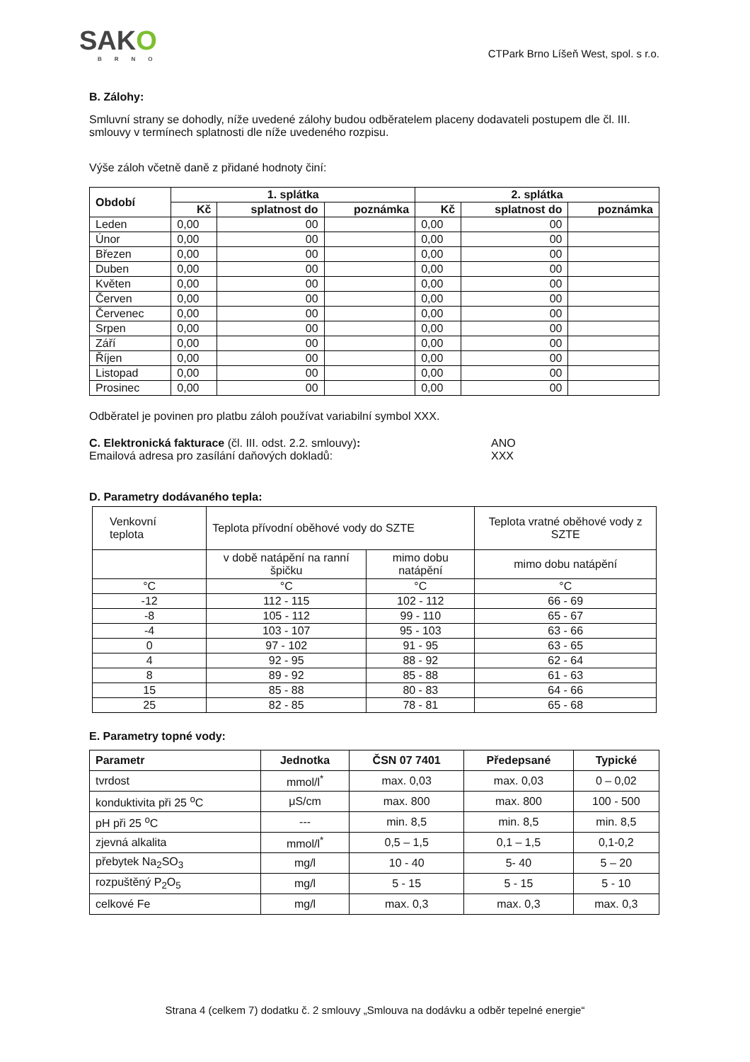SAKO
BRNO
CTPark Brno Líšeň West, spol. s r.o.
B. Zálohy:
Smluvní strany se dohodly, níže uvedené zálohy budou odběratelem placeny dodavateli postupem dle čl. III. smlouvy v termínech splatnosti dle níže uvedeného rozpisu.
Výše záloh včetně daně z přidané hodnoty činí:
| Období | 1. splátka | | | 2. splátka | | |
| --- | --- | --- | --- | --- | --- | --- |
| | Kč | splatnost do | poznámka | Kč | splatnost do | poznámka |
| Leden | 0,00 | 00 | | 0,00 | 00 | |
| Únor | 0,00 | 00 | | 0,00 | 00 | |
| Březen | 0,00 | 00 | | 0,00 | 00 | |
| Duben | 0,00 | 00 | | 0,00 | 00 | |
| Květen | 0,00 | 00 | | 0,00 | 00 | |
| Červen | 0,00 | 00 | | 0,00 | 00 | |
| Červenec | 0,00 | 00 | | 0,00 | 00 | |
| Srpen | 0,00 | 00 | | 0,00 | 00 | |
| Září | 0,00 | 00 | | 0,00 | 00 | |
| Říjen | 0,00 | 00 | | 0,00 | 00 | |
| Listopad | 0,00 | 00 | | 0,00 | 00 | |
| Prosinec | 0,00 | 00 | | 0,00 | 00 | |
Odběratel je povinen pro platbu záloh používat variabilní symbol XXX.
C. Elektronická fakturace (čl. III. odst. 2.2. smlouvy):
Emailová adresa pro zasílání daňových dokladů:
ANO
XXX
D. Parametry dodávaného tepla:
| Venkovní teplota | Teplota přívodní oběhové vody do SZTE | | Teplota vratné oběhové vody z SZTE |
| | v době natápění na ranní špičku | mimo dobu natápění | mimo dobu natápění |
| °C | °C | °C | °C |
| -12 | 112 - 115 | 102 - 112 | 66 - 69 |
| -8 | 105 - 112 | 99 - 110 | 65 - 67 |
| -4 | 103 - 107 | 95 - 103 | 63 - 66 |
| 0 | 97 - 102 | 91 - 95 | 63 - 65 |
| 4 | 92 - 95 | 88 - 92 | 62 - 64 |
| 8 | 89 - 92 | 85 - 88 | 61 - 63 |
| 15 | 85 - 88 | 80 - 83 | 64 - 66 |
| 25 | 82 - 85 | 78 - 81 | 65 - 68 |
E. Parametry topné vody:
| Parametr | Jednotka | ČSN 07 7401 | Předepsané | Typické |
| --- | --- | --- | --- | --- |
| tvrdost | mmol/l<sup>*</sup> | max. 0,03 | max. 0,03 | 0 – 0,02 |
| konduktivita při 25 <sup>o</sup>C | μS/cm | max. 800 | max. 800 | 100 - 500 |
| pH při 25 <sup>o</sup>C | --- | min. 8,5 | min. 8,5 | min. 8,5 |
| zjevná alkalita | mmol/l<sup>*</sup> | 0,5 – 1,5 | 0,1 – 1,5 | 0,1-0,2 |
| přebytek Na<sub>2</sub>SO<sub>3</sub> | mg/l | 10 - 40 | 5- 40 | 5 – 20 |
| rozpuštěný P<sub>2</sub>O<sub>5</sub> | mg/l | 5 - 15 | 5 - 15 | 5 - 10 |
| celkové Fe | mg/l | max. 0,3 | max. 0,3 | max. 0,3 |
Strana 4 (celkem 7) dodatku č. 2 smlouvy „Smlouva na dodávku a odběr tepelné energie“